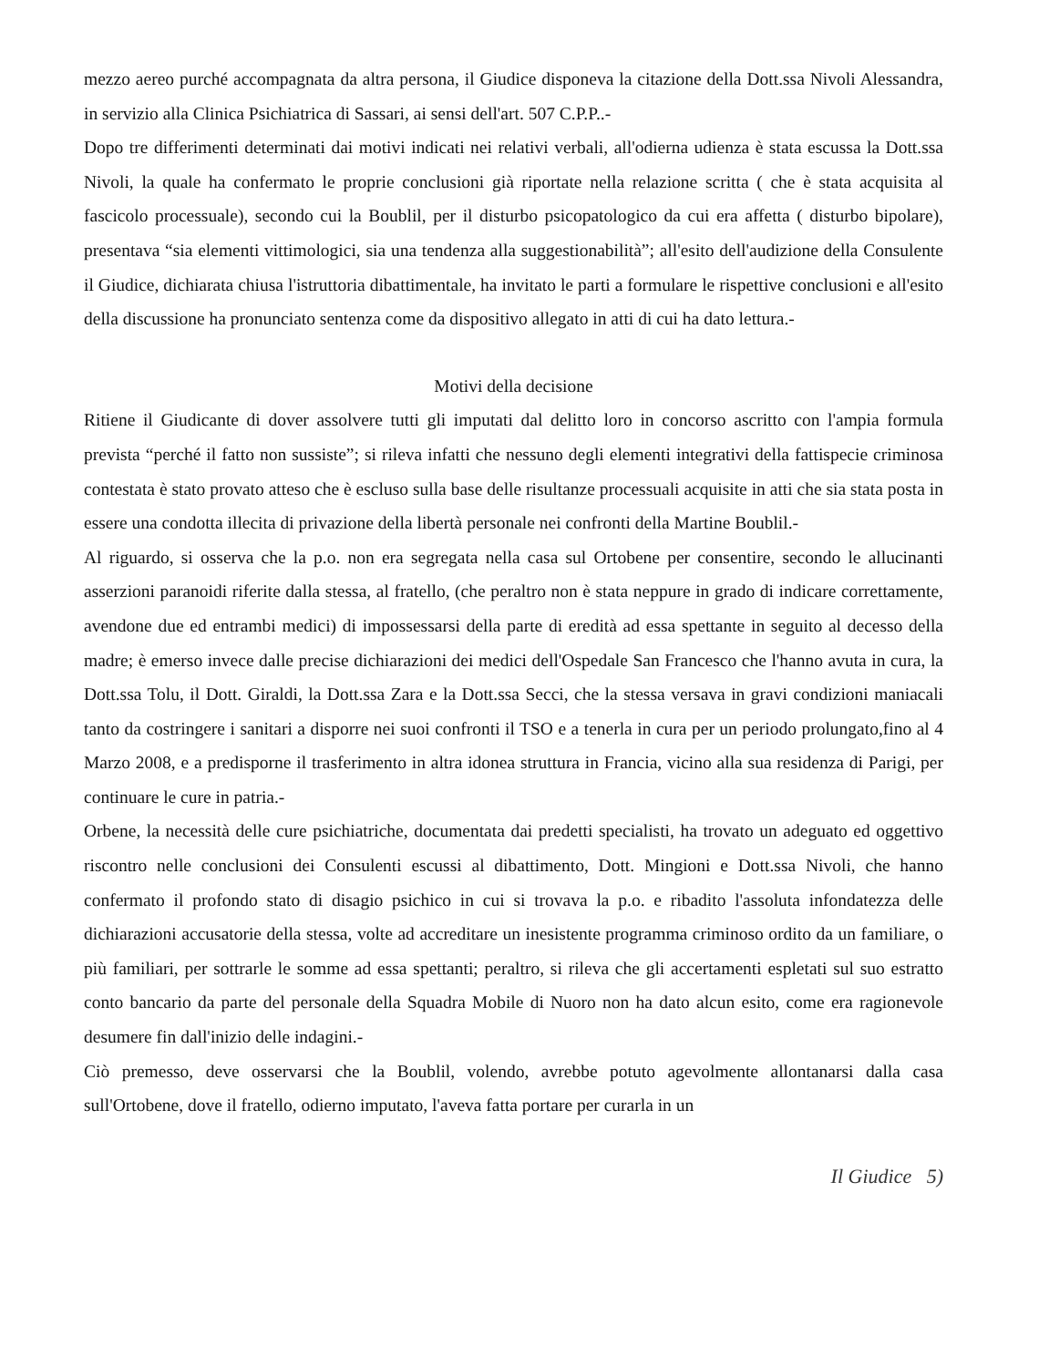mezzo aereo purché accompagnata da altra persona, il Giudice disponeva la citazione della Dott.ssa Nivoli Alessandra, in servizio alla Clinica Psichiatrica di Sassari, ai sensi dell'art. 507 C.P.P..-
Dopo tre differimenti determinati dai motivi indicati nei relativi verbali, all'odierna udienza è stata escussa la Dott.ssa Nivoli, la quale ha confermato le proprie conclusioni già riportate nella relazione scritta ( che è stata acquisita al fascicolo processuale), secondo cui la Boublil, per il disturbo psicopatologico da cui era affetta ( disturbo bipolare), presentava “sia elementi vittimologici, sia una tendenza alla suggestionabilità”; all'esito dell'audizione della Consulente il Giudice, dichiarata chiusa l'istruttoria dibattimentale, ha invitato le parti a formulare le rispettive conclusioni e all'esito della discussione ha pronunciato sentenza come da dispositivo allegato in atti di cui ha dato lettura.-
Motivi della decisione
Ritiene il Giudicante di dover assolvere tutti gli imputati dal delitto loro in concorso ascritto con l'ampia formula prevista “perché il fatto non sussiste”; si rileva infatti che nessuno degli elementi integrativi della fattispecie criminosa contestata è stato provato atteso che è escluso sulla base delle risultanze processuali acquisite in atti che sia stata posta in essere una condotta illecita di privazione della libertà personale nei confronti della Martine Boublil.-
Al riguardo, si osserva che la p.o. non era segregata nella casa sul Ortobene per consentire, secondo le allucinanti asserzioni paranoidi riferite dalla stessa, al fratello, (che peraltro non è stata neppure in grado di indicare correttamente, avendone due ed entrambi medici) di impossessarsi della parte di eredità ad essa spettante in seguito al decesso della madre; è emerso invece dalle precise dichiarazioni dei medici dell'Ospedale San Francesco che l'hanno avuta in cura, la Dott.ssa Tolu, il Dott. Giraldi, la Dott.ssa Zara e la Dott.ssa Secci, che la stessa versava in gravi condizioni maniacali tanto da costringere i sanitari a disporre nei suoi confronti il TSO e a tenerla in cura per un periodo prolungato,fino al 4 Marzo 2008, e a predisporne il trasferimento in altra idonea struttura in Francia, vicino alla sua residenza di Parigi, per continuare le cure in patria.-
Orbene, la necessità delle cure psichiatriche, documentata dai predetti specialisti, ha trovato un adeguato ed oggettivo riscontro nelle conclusioni dei Consulenti escussi al dibattimento, Dott. Mingioni e Dott.ssa Nivoli, che hanno confermato il profondo stato di disagio psichico in cui si trovava la p.o. e ribadito l'assoluta infondatezza delle dichiarazioni accusatorie della stessa, volte ad accreditare un inesistente programma criminoso ordito da un familiare, o più familiari, per sottrarle le somme ad essa spettanti; peraltro, si rileva che gli accertamenti espletati sul suo estratto conto bancario da parte del personale della Squadra Mobile di Nuoro non ha dato alcun esito, come era ragionevole desumere fin dall'inizio delle indagini.-
Ciò premesso, deve osservarsi che la Boublil, volendo, avrebbe potuto agevolmente allontanarsi dalla casa sull'Ortobene, dove il fratello, odierno imputato, l'aveva fatta portare per curarla in un
Il Giudice 5)